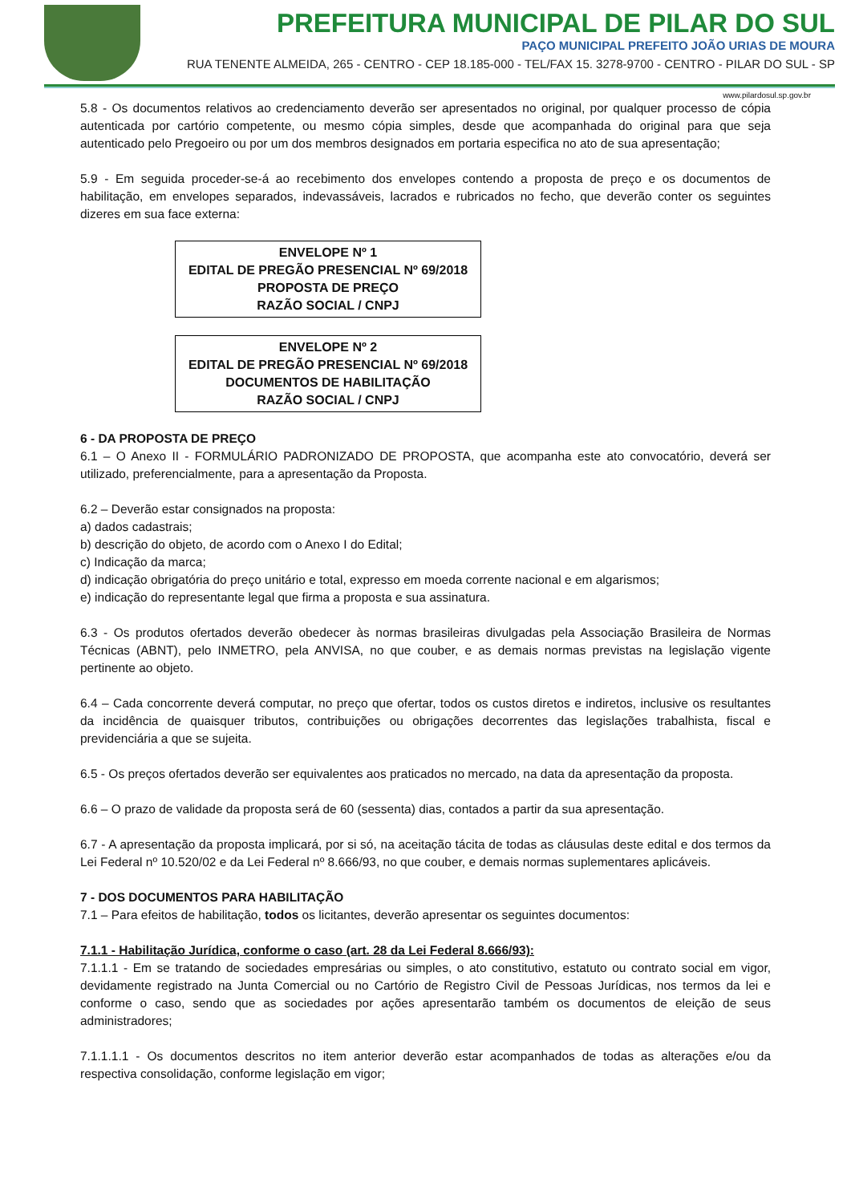PREFEITURA MUNICIPAL DE PILAR DO SUL
PAÇO MUNICIPAL PREFEITO JOÃO URIAS DE MOURA
RUA TENENTE ALMEIDA, 265 - CENTRO - CEP 18.185-000 - TEL/FAX 15. 3278-9700 - CENTRO - PILAR DO SUL - SP
www.pilardosul.sp.gov.br
5.8 - Os documentos relativos ao credenciamento deverão ser apresentados no original, por qualquer processo de cópia autenticada por cartório competente, ou mesmo cópia simples, desde que acompanhada do original para que seja autenticado pelo Pregoeiro ou por um dos membros designados em portaria especifica no ato de sua apresentação;
5.9 - Em seguida proceder-se-á ao recebimento dos envelopes contendo a proposta de preço e os documentos de habilitação, em envelopes separados, indevassáveis, lacrados e rubricados no fecho, que deverão conter os seguintes dizeres em sua face externa:
ENVELOPE Nº 1
EDITAL DE PREGÃO PRESENCIAL Nº 69/2018
PROPOSTA DE PREÇO
RAZÃO SOCIAL / CNPJ
ENVELOPE Nº 2
EDITAL DE PREGÃO PRESENCIAL Nº 69/2018
DOCUMENTOS DE HABILITAÇÃO
RAZÃO SOCIAL / CNPJ
6 - DA PROPOSTA DE PREÇO
6.1 – O Anexo II - FORMULÁRIO PADRONIZADO DE PROPOSTA, que acompanha este ato convocatório, deverá ser utilizado, preferencialmente, para a apresentação da Proposta.
6.2 – Deverão estar consignados na proposta:
a) dados cadastrais;
b) descrição do objeto, de acordo com o Anexo I do Edital;
c) Indicação da marca;
d) indicação obrigatória do preço unitário e total, expresso em moeda corrente nacional e em algarismos;
e) indicação do representante legal que firma a proposta e sua assinatura.
6.3 - Os produtos ofertados deverão obedecer às normas brasileiras divulgadas pela Associação Brasileira de Normas Técnicas (ABNT), pelo INMETRO, pela ANVISA, no que couber, e as demais normas previstas na legislação vigente pertinente ao objeto.
6.4 – Cada concorrente deverá computar, no preço que ofertar, todos os custos diretos e indiretos, inclusive os resultantes da incidência de quaisquer tributos, contribuições ou obrigações decorrentes das legislações trabalhista, fiscal e previdenciária a que se sujeita.
6.5 - Os preços ofertados deverão ser equivalentes aos praticados no mercado, na data da apresentação da proposta.
6.6 – O prazo de validade da proposta será de 60 (sessenta) dias, contados a partir da sua apresentação.
6.7 - A apresentação da proposta implicará, por si só, na aceitação tácita de todas as cláusulas deste edital e dos termos da Lei Federal nº 10.520/02 e da Lei Federal nº 8.666/93, no que couber, e demais normas suplementares aplicáveis.
7 - DOS DOCUMENTOS PARA HABILITAÇÃO
7.1 – Para efeitos de habilitação, todos os licitantes, deverão apresentar os seguintes documentos:
7.1.1 - Habilitação Jurídica, conforme o caso (art. 28 da Lei Federal 8.666/93):
7.1.1.1 - Em se tratando de sociedades empresárias ou simples, o ato constitutivo, estatuto ou contrato social em vigor, devidamente registrado na Junta Comercial ou no Cartório de Registro Civil de Pessoas Jurídicas, nos termos da lei e conforme o caso, sendo que as sociedades por ações apresentarão também os documentos de eleição de seus administradores;
7.1.1.1.1 - Os documentos descritos no item anterior deverão estar acompanhados de todas as alterações e/ou da respectiva consolidação, conforme legislação em vigor;